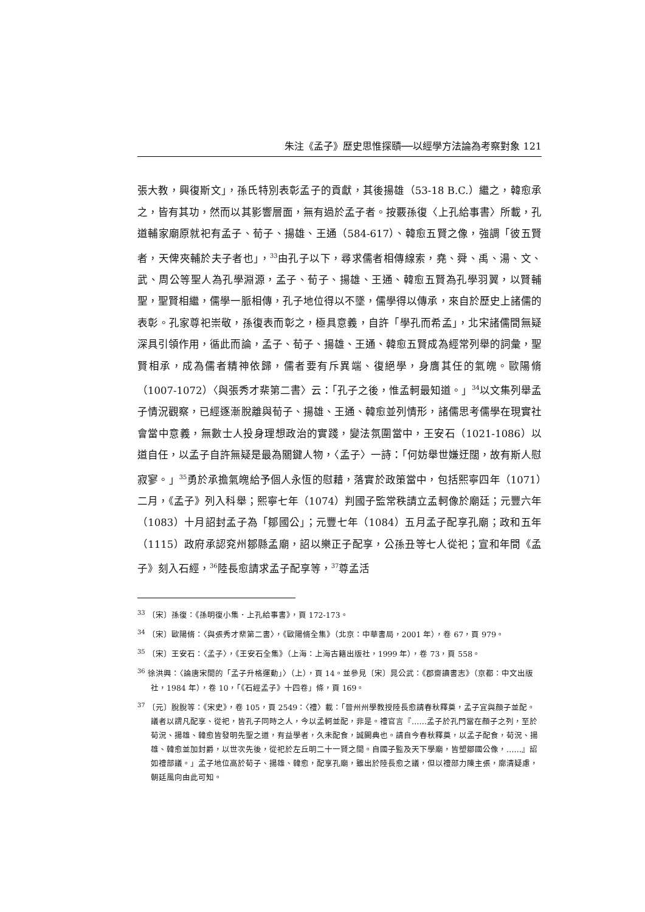朱注《孟子》歷史思惟探賾──以經學方法論為考察對象 121
張大教，興復斯文」，孫氏特別表彰孟子的貢獻，其後揚雄（53-18 B.C.）繼之，韓愈承之，皆有其功，然而以其影響層面，無有過於孟子者。按覈孫復〈上孔給事書〉所載，孔道輔家廟原就祀有孟子、荀子、揚雄、王通（584-617）、韓愈五賢之像，強調「彼五賢者，天俾夾輔於夫子者也」，<sup>33</sup>由孔子以下，尋求儒者相傳線索，堯、舜、禹、湯、文、武、周公等聖人為孔學淵源，孟子、荀子、揚雄、王通、韓愈五賢為孔學羽翼，以賢輔聖，聖賢相繼，儒學一脈相傳，孔子地位得以不墜，儒學得以傳承，來自於歷史上諸儒的表彰。孔家尊祀崇敬，孫復表而彰之，極具意義，自許「學孔而希孟」，北宋諸儒間無疑深具引領作用，循此而論，孟子、荀子、揚雄、王通、韓愈五賢成為經常列舉的詞彙，聖賢相承，成為儒者精神依歸，儒者要有斥異端、復絕學，身膺其任的氣魄。歐陽脩（1007-1072）〈與張秀才棐第二書〉云：「孔子之後，惟孟軻最知道。」<sup>34</sup>以文集列舉孟子情況觀察，已經逐漸脫離與荀子、揚雄、王通、韓愈並列情形，諸儒思考儒學在現實社會當中意義，無數士人投身理想政治的實踐，變法氛圍當中，王安石（1021-1086）以道自任，以孟子自許無疑是最為關鍵人物，〈孟子〉一詩：「何妨舉世嫌迂闊，故有斯人慰寂寥。」<sup>35</sup>勇於承擔氣魄給予個人永恆的慰藉，落實於政策當中，包括熙寧四年（1071）二月，《孟子》列入科舉；熙寧七年（1074）判國子監常秩請立孟軻像於廟廷；元豐六年（1083）十月詔封孟子為「鄒國公」；元豐七年（1084）五月孟子配享孔廟；政和五年（1115）政府承認兖州鄒縣孟廟，詔以樂正子配享，公孫丑等七人從祀；宣和年間《孟子》刻入石經，<sup>36</sup>陸長愈請求孟子配享等，<sup>37</sup>尊孟活
<sup>33</sup> 〔宋〕孫復：《孫明復小集．上孔給事書》，頁 172-173。
<sup>34</sup> 〔宋〕歐陽脩：〈與張秀才棐第二書〉，《歐陽脩全集》（北京：中華書局，2001 年），卷 67，頁 979。
<sup>35</sup> 〔宋〕王安石：〈孟子〉，《王安石全集》（上海：上海古籍出版社，1999 年），卷 73，頁 558。
<sup>36</sup> 徐洪興：〈論唐宋間的「孟子升格運動」〉（上），頁 14。並參見〔宋〕晁公武：《郡齋讀書志》（京都：中文出版社，1984 年），卷 10，「《石經孟子》十四卷」條，頁 169。
<sup>37</sup> 〔元〕脫脫等：《宋史》，卷 105，頁 2549：〈禮〉載：「晉州州學教授陸長愈請春秋釋奠，孟子宜與顏子並配。議者以謂凡配享、從祀，皆孔子同時之人，今以孟軻並配，非是。禮官言『……孟子於孔門當在顏子之列，至於荀況、揚雄、韓愈皆發明先聖之道，有益學者，久未配食，誠闕典也。請自今春秋釋奠，以孟子配食，荀況、揚雄、韓愈並加封爵，以世次先後，從祀於左丘明二十一賢之間。自國子監及天下學廟，皆塑鄒國公像，……』詔如禮部議。」孟子地位高於荀子、揚雄、韓愈，配享孔廟，雖出於陸長愈之議，但以禮部力陳主張，廓清疑慮，朝廷風向由此可知。